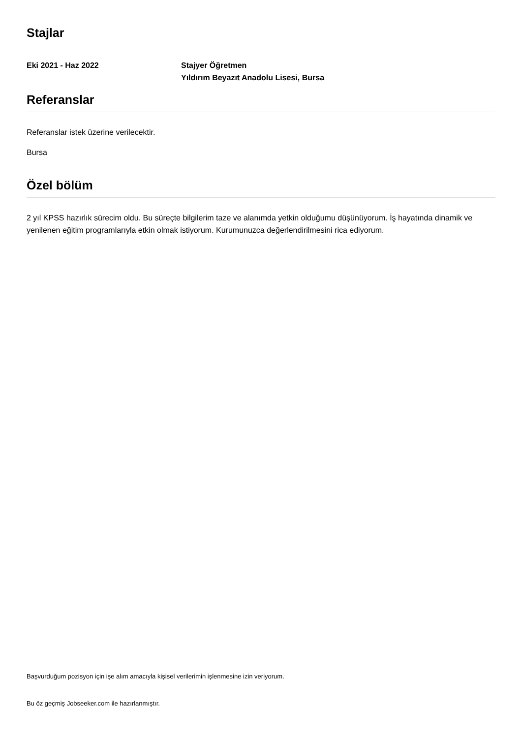Stajlar
Eki 2021 - Haz 2022 Stajyer Öğretmen
Yıldırım Beyazıt Anadolu Lisesi, Bursa
Referanslar
Referanslar istek üzerine verilecektir.
Bursa
Özel bölüm
2 yıl KPSS hazırlık sürecim oldu. Bu süreçte bilgilerim taze ve alanımda yetkin olduğumu düşünüyorum. İş hayatında dinamik ve yenilenen eğitim programlarıyla etkin olmak istiyorum. Kurumunuzca değerlendirilmesini rica ediyorum.
Başvurduğum pozisyon için işe alım amacıyla kişisel verilerimin işlenmesine izin veriyorum.
Bu öz geçmiş Jobseeker.com ile hazırlanmıştır.